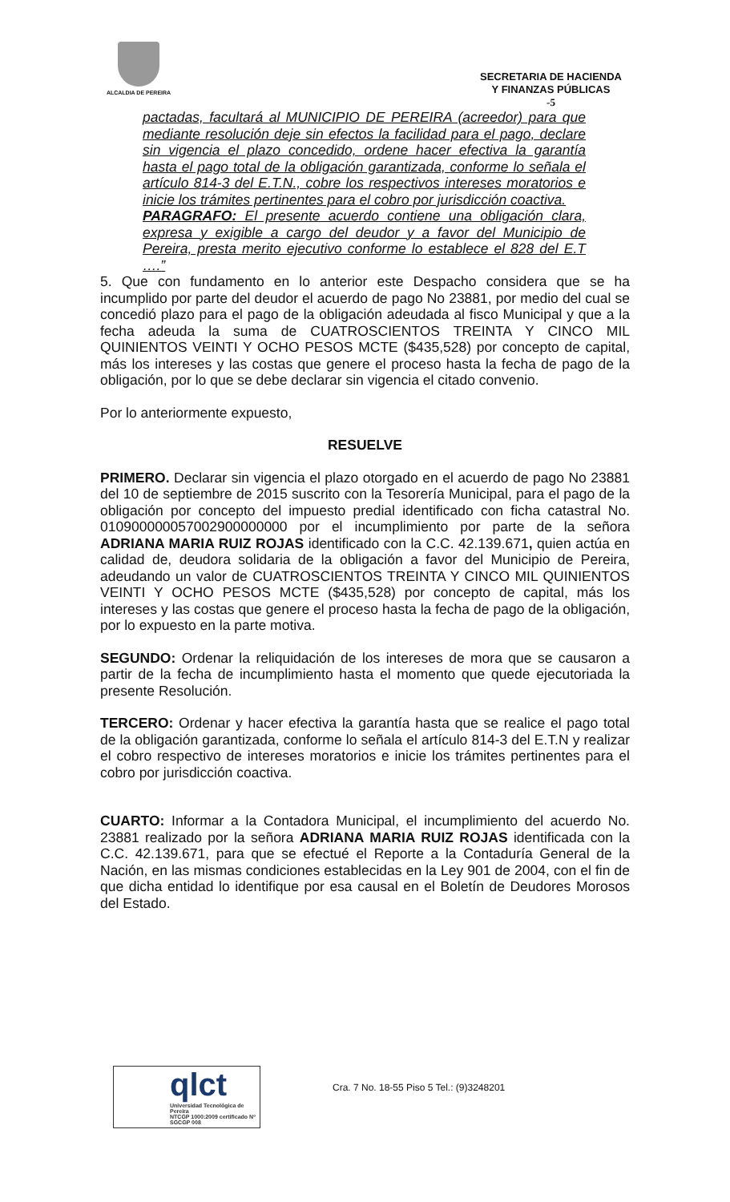ALCALDIA DE PEREIRA
SECRETARIA DE HACIENDA
Y FINANZAS PÚBLICAS
-5
pactadas, facultará al MUNICIPIO DE PEREIRA (acreedor) para que mediante resolución deje sin efectos la facilidad para el pago, declare sin vigencia el plazo concedido, ordene hacer efectiva la garantía hasta el pago total de la obligación garantizada, conforme lo señala el artículo 814-3 del E.T.N., cobre los respectivos intereses moratorios e inicie los trámites pertinentes para el cobro por jurisdicción coactiva.
PARAGRAFO: El presente acuerdo contiene una obligación clara, expresa y exigible a cargo del deudor y a favor del Municipio de Pereira, presta merito ejecutivo conforme lo establece el 828 del E.T ….”
5. Que con fundamento en lo anterior este Despacho considera que se ha incumplido por parte del deudor el acuerdo de pago No 23881, por medio del cual se concedió plazo para el pago de la obligación adeudada al fisco Municipal y que a la fecha adeuda la suma de CUATROSCIENTOS TREINTA Y CINCO MIL QUINIENTOS VEINTI Y OCHO PESOS MCTE ($435,528) por concepto de capital, más los intereses y las costas que genere el proceso hasta la fecha de pago de la obligación, por lo que se debe declarar sin vigencia el citado convenio.
Por lo anteriormente expuesto,
RESUELVE
PRIMERO. Declarar sin vigencia el plazo otorgado en el acuerdo de pago No 23881 del 10 de septiembre de 2015 suscrito con la Tesorería Municipal, para el pago de la obligación por concepto del impuesto predial identificado con ficha catastral No. 010900000057002900000000 por el incumplimiento por parte de la señora ADRIANA MARIA RUIZ ROJAS identificado con la C.C. 42.139.671, quien actúa en calidad de, deudora solidaria de la obligación a favor del Municipio de Pereira, adeudando un valor de CUATROSCIENTOS TREINTA Y CINCO MIL QUINIENTOS VEINTI Y OCHO PESOS MCTE ($435,528) por concepto de capital, más los intereses y las costas que genere el proceso hasta la fecha de pago de la obligación, por lo expuesto en la parte motiva.
SEGUNDO: Ordenar la reliquidación de los intereses de mora que se causaron a partir de la fecha de incumplimiento hasta el momento que quede ejecutoriada la presente Resolución.
TERCERO: Ordenar y hacer efectiva la garantía hasta que se realice el pago total de la obligación garantizada, conforme lo señala el artículo 814-3 del E.T.N y realizar el cobro respectivo de intereses moratorios e inicie los trámites pertinentes para el cobro por jurisdicción coactiva.
CUARTO: Informar a la Contadora Municipal, el incumplimiento del acuerdo No. 23881 realizado por la señora ADRIANA MARIA RUIZ ROJAS identificada con la C.C. 42.139.671, para que se efectué el Reporte a la Contaduría General de la Nación, en las mismas condiciones establecidas en la Ley 901 de 2004, con el fin de que dicha entidad lo identifique por esa causal en el Boletín de Deudores Morosos del Estado.
qlct
Universidad Tecnológica de Pereira
NTCGP 1000:2009 certificado Nº SGCGP 008
Cra. 7 No. 18-55 Piso 5 Tel.: (9)3248201